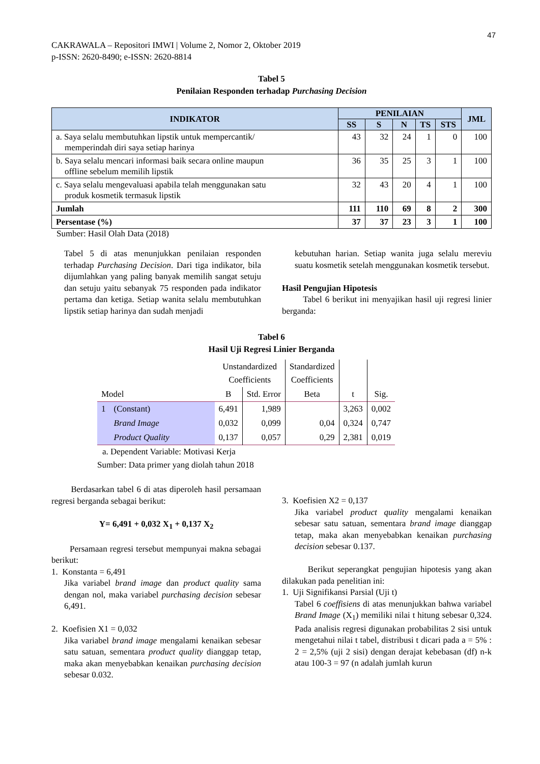47
CAKRAWALA – Repositori IMWI | Volume 2, Nomor 2, Oktober 2019
p-ISSN: 2620-8490; e-ISSN: 2620-8814
Tabel 5
Penilaian Responden terhadap Purchasing Decision
| INDIKATOR | PENILAIAN | | | | | JML |
| --- | --- | --- | --- | --- | --- | --- |
| | SS | S | N | TS | STS | |
| a. Saya selalu membutuhkan lipstik untuk mempercantik/ memperindah diri saya setiap harinya | 43 | 32 | 24 | 1 | 0 | 100 |
| b. Saya selalu mencari informasi baik secara online maupun offline sebelum memilih lipstik | 36 | 35 | 25 | 3 | 1 | 100 |
| c. Saya selalu mengevaluasi apabila telah menggunakan satu produk kosmetik termasuk lipstik | 32 | 43 | 20 | 4 | 1 | 100 |
| Jumlah | 111 | 110 | 69 | 8 | 2 | 300 |
| Persentase (%) | 37 | 37 | 23 | 3 | 1 | 100 |
Sumber: Hasil Olah Data (2018)
Tabel 5 di atas menunjukkan penilaian responden terhadap Purchasing Decision. Dari tiga indikator, bila dijumlahkan yang paling banyak memilih sangat setuju dan setuju yaitu sebanyak 75 responden pada indikator pertama dan ketiga. Setiap wanita selalu membutuhkan lipstik setiap harinya dan sudah menjadi
kebutuhan harian. Setiap wanita juga selalu mereviu suatu kosmetik setelah menggunakan kosmetik tersebut.
Hasil Pengujian Hipotesis
Tabel 6 berikut ini menyajikan hasil uji regresi linier berganda:
Tabel 6
Hasil Uji Regresi Linier Berganda
| Model | | Unstandardized Coefficients | | Standardized Coefficients | t | Sig. |
| | | B | Std. Error | Beta | | |
| 1 | (Constant) | 6,491 | 1,989 | | 3,263 | 0,002 |
| | Brand Image | 0,032 | 0,099 | 0,04 | 0,324 | 0,747 |
| | Product Quality | 0,137 | 0,057 | 0,29 | 2,381 | 0,019 |
a. Dependent Variable: Motivasi Kerja
Sumber: Data primer yang diolah tahun 2018
Berdasarkan tabel 6 di atas diperoleh hasil persamaan regresi berganda sebagai berikut:
Y= 6,491 + 0,032 X<sub>1</sub> + 0,137 X<sub>2</sub>
Persamaan regresi tersebut mempunyai makna sebagai berikut:
1. Konstanta = 6,491
Jika variabel brand image dan product quality sama dengan nol, maka variabel purchasing decision sebesar 6,491.
2. Koefisien X1 = 0,032
Jika variabel brand image mengalami kenaikan sebesar satu satuan, sementara product quality dianggap tetap, maka akan menyebabkan kenaikan purchasing decision sebesar 0.032.
3. Koefisien X2 = 0,137
Jika variabel product quality mengalami kenaikan sebesar satu satuan, sementara brand image dianggap tetap, maka akan menyebabkan kenaikan purchasing decision sebesar 0.137.
Berikut seperangkat pengujian hipotesis yang akan dilakukan pada penelitian ini:
1. Uji Signifikansi Parsial (Uji t)
Tabel 6 coeffisiens di atas menunjukkan bahwa variabel Brand Image (X<sub>1</sub>) memiliki nilai t hitung sebesar 0,324. Pada analisis regresi digunakan probabilitas 2 sisi untuk mengetahui nilai t tabel, distribusi t dicari pada a = 5% : 2 = 2,5% (uji 2 sisi) dengan derajat kebebasan (df) n-k atau 100-3 = 97 (n adalah jumlah kurun